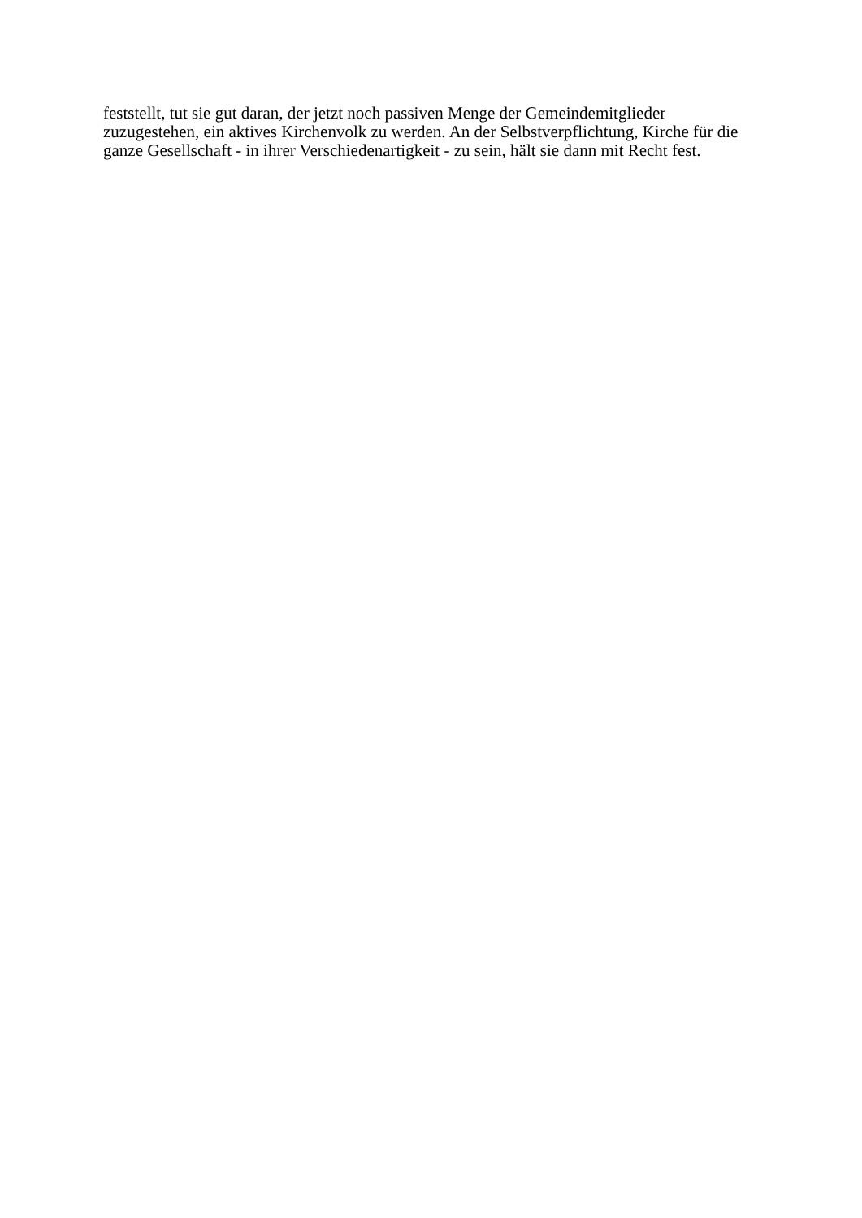feststellt, tut sie gut daran, der jetzt noch passiven Menge der Gemeindemitglieder
zuzugestehen, ein aktives Kirchenvolk zu werden. An der Selbstverpflichtung, Kirche für die
ganze Gesellschaft - in ihrer Verschiedenartigkeit - zu sein, hält sie dann mit Recht fest.